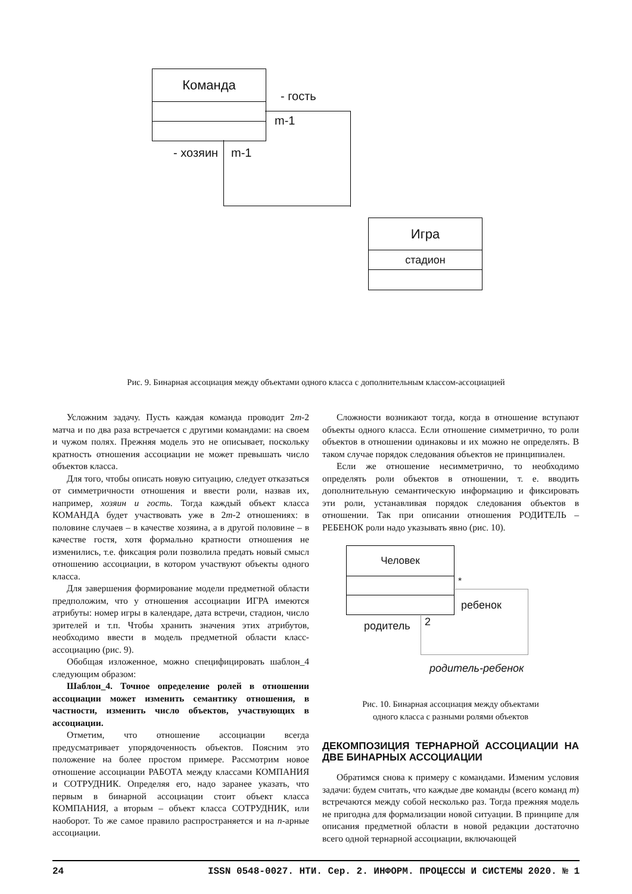Команда
- гость
m-1
- хозяин m-1
Игра
стадион
Рис. 9. Бинарная ассоциация между объектами одного класса с дополнительным классом-ассоциацией
Усложним задачу. Пусть каждая команда проводит 2m-2 матча и по два раза встречается с другими командами: на своем и чужом полях. Прежняя модель это не описывает, поскольку кратность отношения ассоциации не может превышать число объектов класса.
Для того, чтобы описать новую ситуацию, следует отказаться от симметричности отношения и ввести роли, назвав их, например, хозяин и гость. Тогда каждый объект класса КОМАНДА будет участвовать уже в 2m-2 отношениях: в половине случаев – в качестве хозяина, а в другой половине – в качестве гостя, хотя формально кратности отношения не изменились, т.е. фиксация роли позволила предать новый смысл отношению ассоциации, в котором участвуют объекты одного класса.
Для завершения формирование модели предметной области предположим, что у отношения ассоциации ИГРА имеются атрибуты: номер игры в календаре, дата встречи, стадион, число зрителей и т.п. Чтобы хранить значения этих атрибутов, необходимо ввести в модель предметной области класс-ассоциацию (рис. 9).
Обобщая изложенное, можно специфицировать шаблон_4 следующим образом:
Шаблон_4. Точное определение ролей в отношении ассоциации может изменить семантику отношения, в частности, изменить число объектов, участвующих в ассоциации.
Отметим, что отношение ассоциации всегда предусматривает упорядоченность объектов. Поясним это положение на более простом примере. Рассмотрим новое отношение ассоциации РАБОТА между классами КОМПАНИЯ и СОТРУДНИК. Определяя его, надо заранее указать, что первым в бинарной ассоциации стоит объект класса КОМПАНИЯ, а вторым – объект класса СОТРУДНИК, или наоборот. То же самое правило распространяется и на n-арные ассоциации.
Сложности возникают тогда, когда в отношение вступают объекты одного класса. Если отношение симметрично, то роли объектов в отношении одинаковы и их можно не определять. В таком случае порядок следования объектов не принципиален.
Если же отношение несимметрично, то необходимо определять роли объектов в отношении, т. е. вводить дополнительную семантическую информацию и фиксировать эти роли, устанавливая порядок следования объектов в отношении. Так при описании отношения РОДИТЕЛЬ – РЕБЕНОК роли надо указывать явно (рис. 10).
Человек
*
ребенок
родитель 2
родитель-ребенок
Рис. 10. Бинарная ассоциация между объектами
одного класса с разными ролями объектов
ДЕКОМПОЗИЦИЯ ТЕРНАРНОЙ АССОЦИАЦИИ НА ДВЕ БИНАРНЫХ АССОЦИАЦИИ
Обратимся снова к примеру с командами. Изменим условия задачи: будем считать, что каждые две команды (всего команд m) встречаются между собой несколько раз. Тогда прежняя модель не пригодна для формализации новой ситуации. В принципе для описания предметной области в новой редакции достаточно всего одной тернарной ассоциации, включающей
24 ISSN 0548-0027. НТИ. Сер. 2. ИНФОРМ. ПРОЦЕССЫ И СИСТЕМЫ 2020. № 1